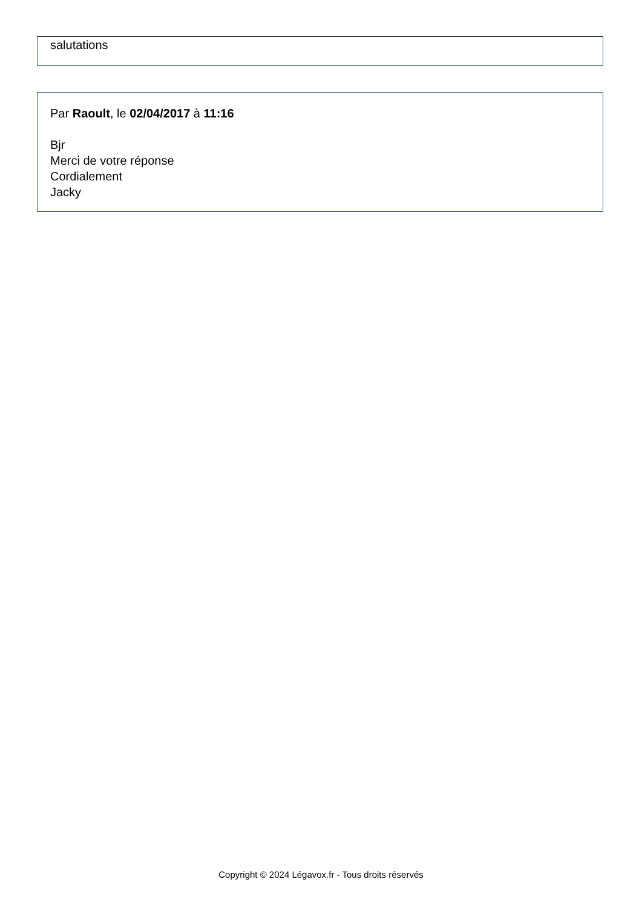salutations
Par Raoult, le 02/04/2017 à 11:16
Bjr
Merci de votre réponse
Cordialement
Jacky
Copyright © 2024 Légavox.fr - Tous droits réservés